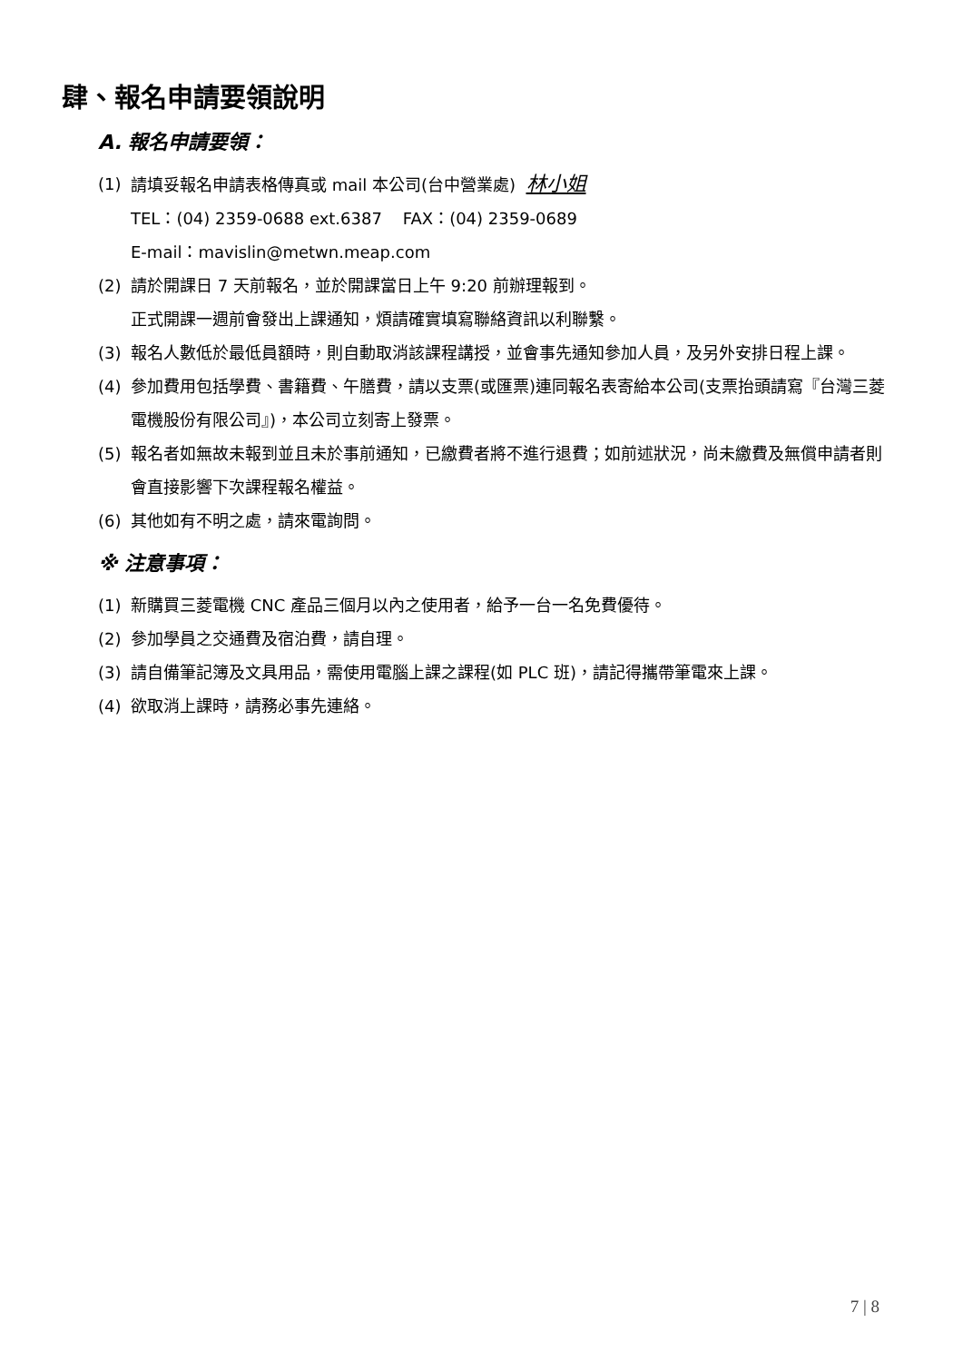肆、報名申請要領說明
A. 報名申請要領：
(1) 請填妥報名申請表格傳真或 mail 本公司(台中營業處) 林小姐
TEL：(04) 2359-0688 ext.6387 FAX：(04) 2359-0689
E-mail：mavislin@metwn.meap.com
(2) 請於開課日 7 天前報名，並於開課當日上午 9:20 前辦理報到。
正式開課一週前會發出上課通知，煩請確實填寫聯絡資訊以利聯繫。
(3) 報名人數低於最低員額時，則自動取消該課程講授，並會事先通知參加人員，及另外安排日程上課。
(4) 參加費用包括學費、書籍費、午膳費，請以支票(或匯票)連同報名表寄給本公司(支票抬頭請寫『台灣三菱電機股份有限公司』)，本公司立刻寄上發票。
(5) 報名者如無故未報到並且未於事前通知，已繳費者將不進行退費；如前述狀況，尚未繳費及無償申請者則會直接影響下次課程報名權益。
(6) 其他如有不明之處，請來電詢問。
※ 注意事項：
(1) 新購買三菱電機 CNC 產品三個月以內之使用者，給予一台一名免費優待。
(2) 參加學員之交通費及宿泊費，請自理。
(3) 請自備筆記簿及文具用品，需使用電腦上課之課程(如 PLC 班)，請記得攜帶筆電來上課。
(4) 欲取消上課時，請務必事先連絡。
7 | 8